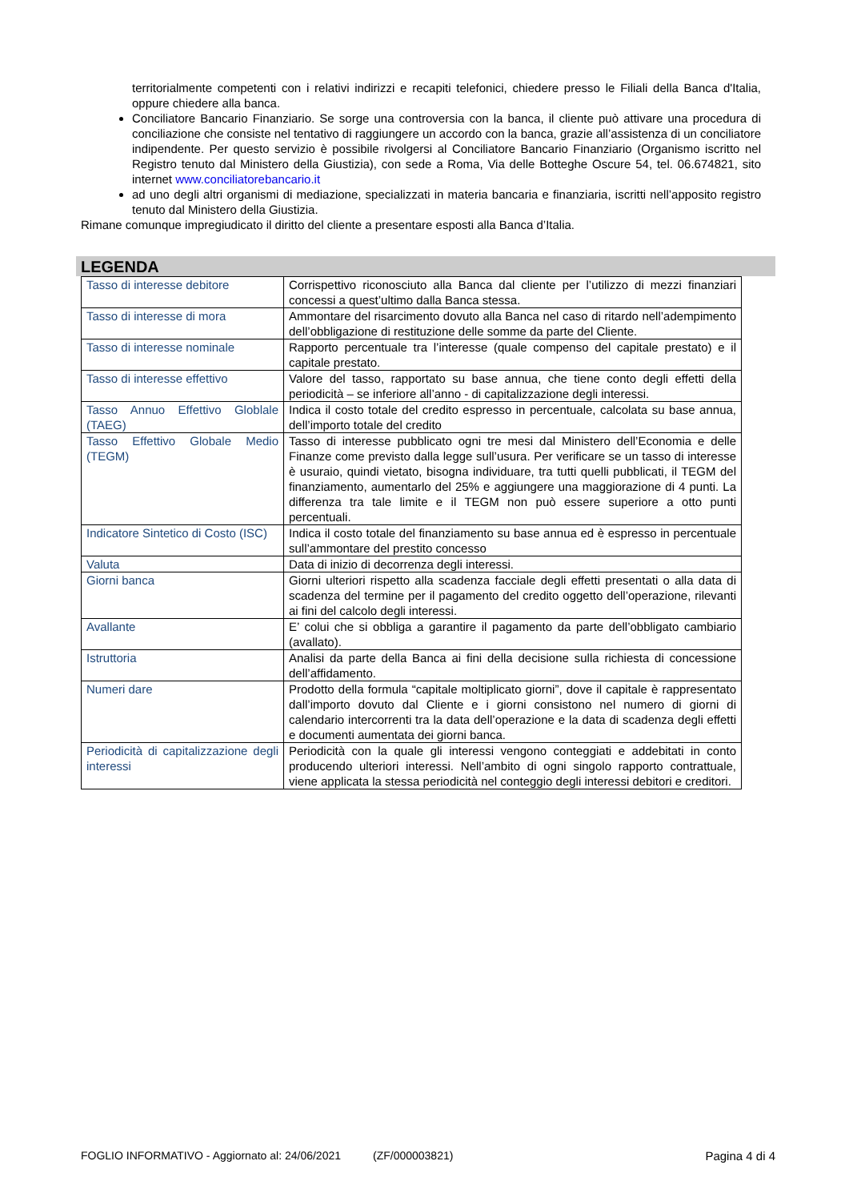territorialmente competenti con i relativi indirizzi e recapiti telefonici, chiedere presso le Filiali della Banca d'Italia, oppure chiedere alla banca.
Conciliatore Bancario Finanziario. Se sorge una controversia con la banca, il cliente può attivare una procedura di conciliazione che consiste nel tentativo di raggiungere un accordo con la banca, grazie all’assistenza di un conciliatore indipendente. Per questo servizio è possibile rivolgersi al Conciliatore Bancario Finanziario (Organismo iscritto nel Registro tenuto dal Ministero della Giustizia), con sede a Roma, Via delle Botteghe Oscure 54, tel. 06.674821, sito internet www.conciliatorebancario.it
ad uno degli altri organismi di mediazione, specializzati in materia bancaria e finanziaria, iscritti nell’apposito registro tenuto dal Ministero della Giustizia.
Rimane comunque impregiudicato il diritto del cliente a presentare esposti alla Banca d’Italia.
LEGENDA
| Tasso di interesse debitore | Corrispettivo riconosciuto alla Banca dal cliente per l’utilizzo di mezzi finanziari concessi a quest’ultimo dalla Banca stessa. |
| Tasso di interesse di mora | Ammontare del risarcimento dovuto alla Banca nel caso di ritardo nell’adempimento dell’obbligazione di restituzione delle somme da parte del Cliente. |
| Tasso di interesse nominale | Rapporto percentuale tra l’interesse (quale compenso del capitale prestato) e il capitale prestato. |
| Tasso di interesse effettivo | Valore del tasso, rapportato su base annua, che tiene conto degli effetti della periodicità – se inferiore all’anno - di capitalizzazione degli interessi. |
| Tasso Annuo Effettivo Globlale (TAEG) | Indica il costo totale del credito espresso in percentuale, calcolata su base annua, dell’importo totale del credito |
| Tasso Effettivo Globale Medio (TEGM) | Tasso di interesse pubblicato ogni tre mesi dal Ministero dell’Economia e delle Finanze come previsto dalla legge sull’usura. Per verificare se un tasso di interesse è usuraio, quindi vietato, bisogna individuare, tra tutti quelli pubblicati, il TEGM del finanziamento, aumentarlo del 25% e aggiungere una maggiorazione di 4 punti. La differenza tra tale limite e il TEGM non può essere superiore a otto punti percentuali. |
| Indicatore Sintetico di Costo (ISC) | Indica il costo totale del finanziamento su base annua ed è espresso in percentuale sull’ammontare del prestito concesso |
| Valuta | Data di inizio di decorrenza degli interessi. |
| Giorni banca | Giorni ulteriori rispetto alla scadenza facciale degli effetti presentati o alla data di scadenza del termine per il pagamento del credito oggetto dell’operazione, rilevanti ai fini del calcolo degli interessi. |
| Avallante | E’ colui che si obbliga a garantire il pagamento da parte dell’obbligato cambiario (avallato). |
| Istruttoria | Analisi da parte della Banca ai fini della decisione sulla richiesta di concessione dell’affidamento. |
| Numeri dare | Prodotto della formula “capitale moltiplicato giorni”, dove il capitale è rappresentato dall’importo dovuto dal Cliente e i giorni consistono nel numero di giorni di calendario intercorrenti tra la data dell’operazione e la data di scadenza degli effetti e documenti aumentata dei giorni banca. |
| Periodicità di capitalizzazione degli interessi | Periodicità con la quale gli interessi vengono conteggiati e addebitati in conto producendo ulteriori interessi. Nell’ambito di ogni singolo rapporto contrattuale, viene applicata la stessa periodicità nel conteggio degli interessi debitori e creditori. |
FOGLIO INFORMATIVO - Aggiornato al: 24/06/2021 (ZF/000003821) Pagina 4 di 4